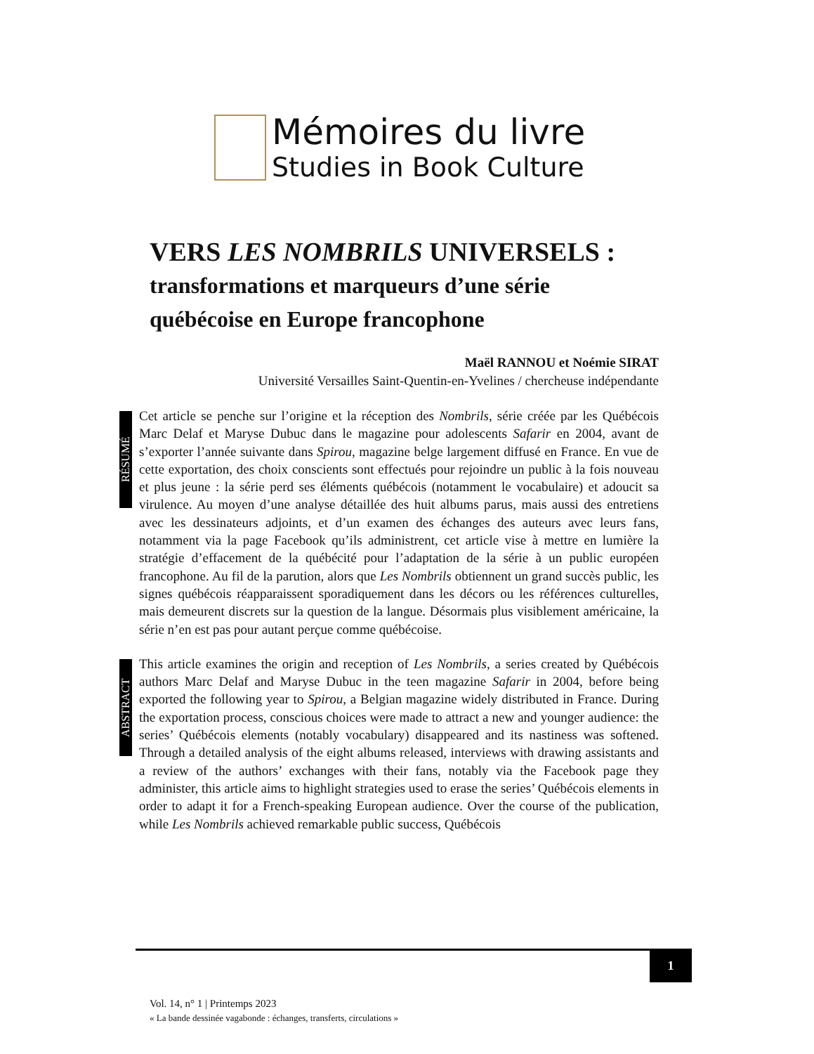Mémoires du livre
Studies in Book Culture
VERS LES NOMBRILS UNIVERSELS : transformations et marqueurs d’une série québécoise en Europe francophone
Maël RANNOU et Noémie SIRAT
Université Versailles Saint-Quentin-en-Yvelines / chercheuse indépendante
RÉSUMÉ
Cet article se penche sur l’origine et la réception des Nombrils, série créée par les Québécois Marc Delaf et Maryse Dubuc dans le magazine pour adolescents Safarir en 2004, avant de s’exporter l’année suivante dans Spirou, magazine belge largement diffusé en France. En vue de cette exportation, des choix conscients sont effectués pour rejoindre un public à la fois nouveau et plus jeune : la série perd ses éléments québécois (notamment le vocabulaire) et adoucit sa virulence. Au moyen d’une analyse détaillée des huit albums parus, mais aussi des entretiens avec les dessinateurs adjoints, et d’un examen des échanges des auteurs avec leurs fans, notamment via la page Facebook qu’ils administrent, cet article vise à mettre en lumière la stratégie d’effacement de la québécité pour l’adaptation de la série à un public européen francophone. Au fil de la parution, alors que Les Nombrils obtiennent un grand succès public, les signes québécois réapparaissent sporadiquement dans les décors ou les références culturelles, mais demeurent discrets sur la question de la langue. Désormais plus visiblement américaine, la série n’en est pas pour autant perçue comme québécoise.
ABSTRACT
This article examines the origin and reception of Les Nombrils, a series created by Québécois authors Marc Delaf and Maryse Dubuc in the teen magazine Safarir in 2004, before being exported the following year to Spirou, a Belgian magazine widely distributed in France. During the exportation process, conscious choices were made to attract a new and younger audience: the series’ Québécois elements (notably vocabulary) disappeared and its nastiness was softened. Through a detailed analysis of the eight albums released, interviews with drawing assistants and a review of the authors’ exchanges with their fans, notably via the Facebook page they administer, this article aims to highlight strategies used to erase the series’ Québécois elements in order to adapt it for a French-speaking European audience. Over the course of the publication, while Les Nombrils achieved remarkable public success, Québécois
1
Vol. 14, n° 1 | Printemps 2023
« La bande dessinée vagabonde : échanges, transferts, circulations »